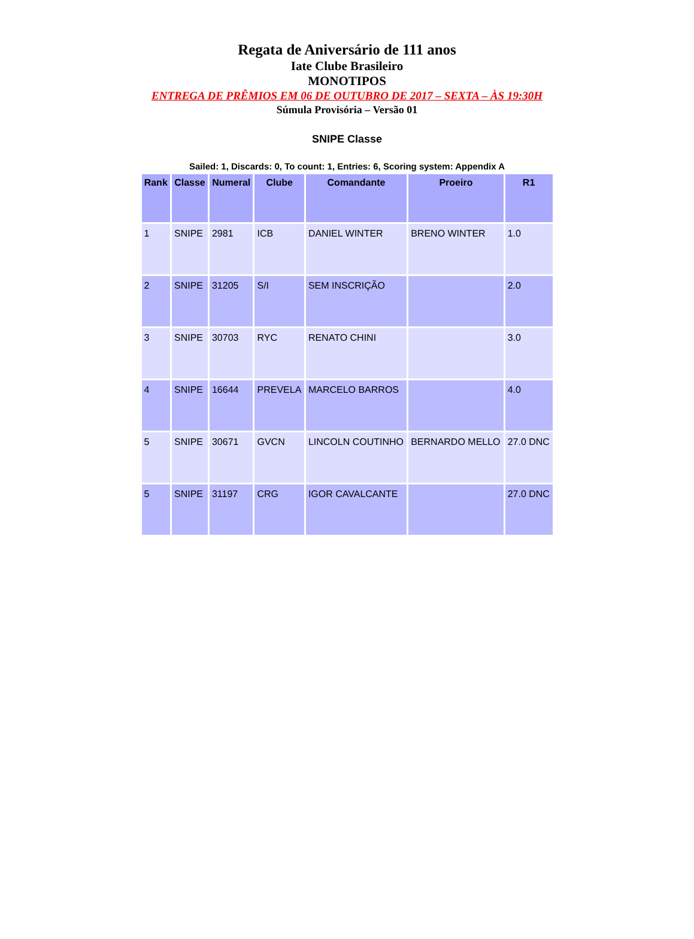Regata de Aniversário de 111 anos
Iate Clube Brasileiro
MONOTIPOS
ENTREGA DE PRÊMIOS EM 06 DE OUTUBRO DE 2017 – SEXTA – ÀS 19:30H
Súmula Provisória – Versão 01
SNIPE Classe
Sailed: 1, Discards: 0, To count: 1, Entries: 6, Scoring system: Appendix A
| Rank | Classe | Numeral | Clube | Comandante | Proeiro | R1 |
| --- | --- | --- | --- | --- | --- | --- |
| 1 | SNIPE | 2981 | ICB | DANIEL WINTER | BRENO WINTER | 1.0 |
| 2 | SNIPE | 31205 | S/I | SEM INSCRIÇÃO | | 2.0 |
| 3 | SNIPE | 30703 | RYC | RENATO CHINI | | 3.0 |
| 4 | SNIPE | 16644 | PREVELA | MARCELO BARROS | | 4.0 |
| 5 | SNIPE | 30671 | GVCN | LINCOLN COUTINHO | BERNARDO MELLO | 27.0 DNC |
| 5 | SNIPE | 31197 | CRG | IGOR CAVALCANTE | | 27.0 DNC |